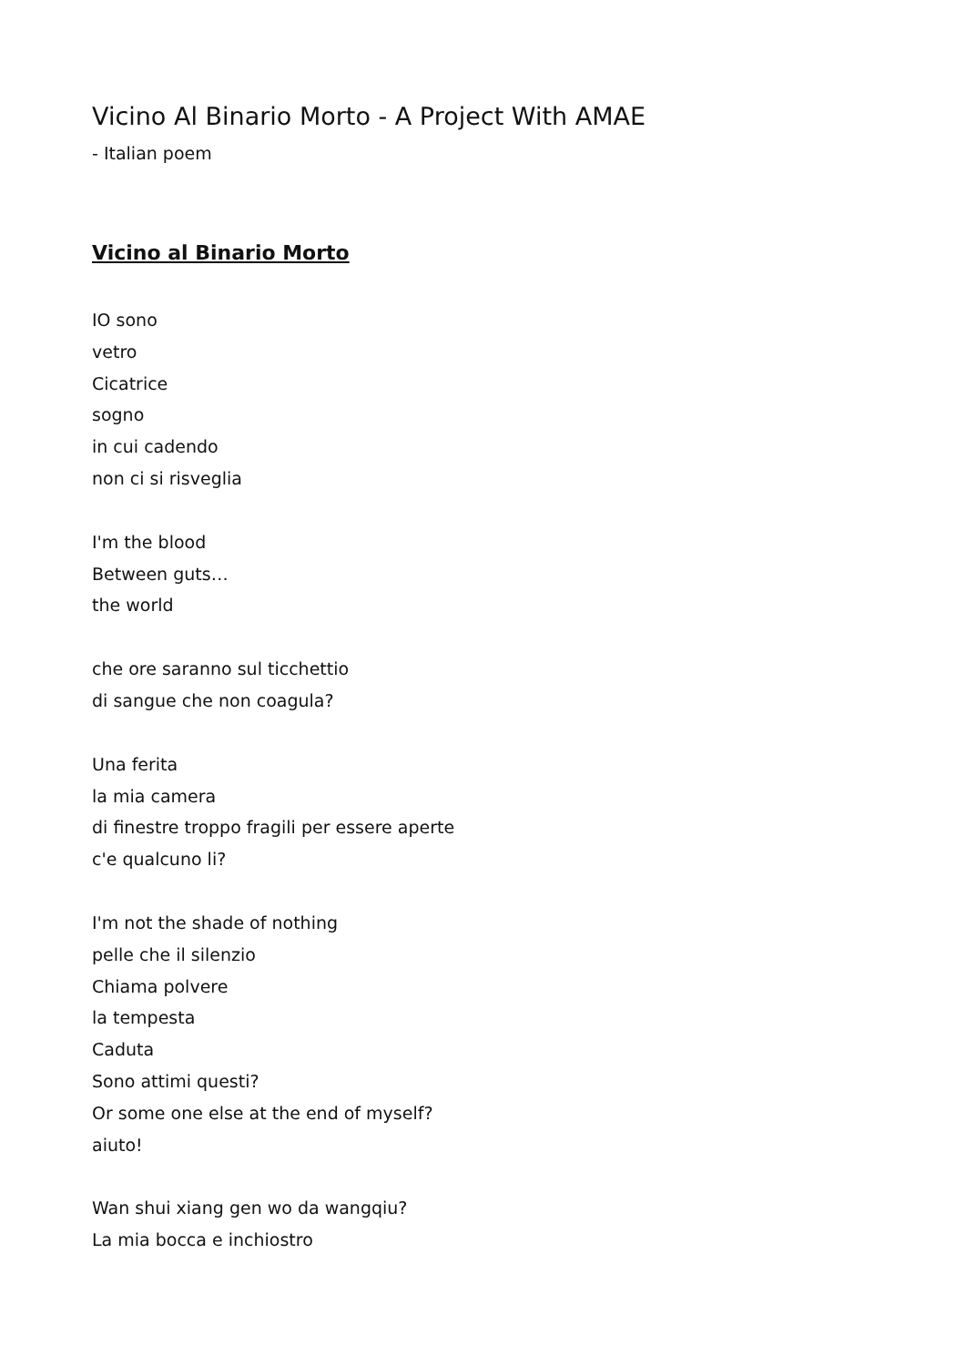Vicino Al Binario Morto - A Project With AMAE
- Italian poem
Vicino al Binario Morto
IO sono
vetro
Cicatrice
sogno
in cui cadendo
non ci si risveglia
I'm the blood
Between guts…
the world
che ore saranno sul ticchettio
di sangue che non coagula?
Una ferita
la mia camera
di finestre troppo fragili per essere aperte
c'e qualcuno li?
I'm not the shade of nothing
pelle che il silenzio
Chiama polvere
la tempesta
Caduta
Sono attimi questi?
Or some one else at the end of myself?
aiuto!
Wan shui xiang gen wo da wangqiu?
La mia bocca e inchiostro